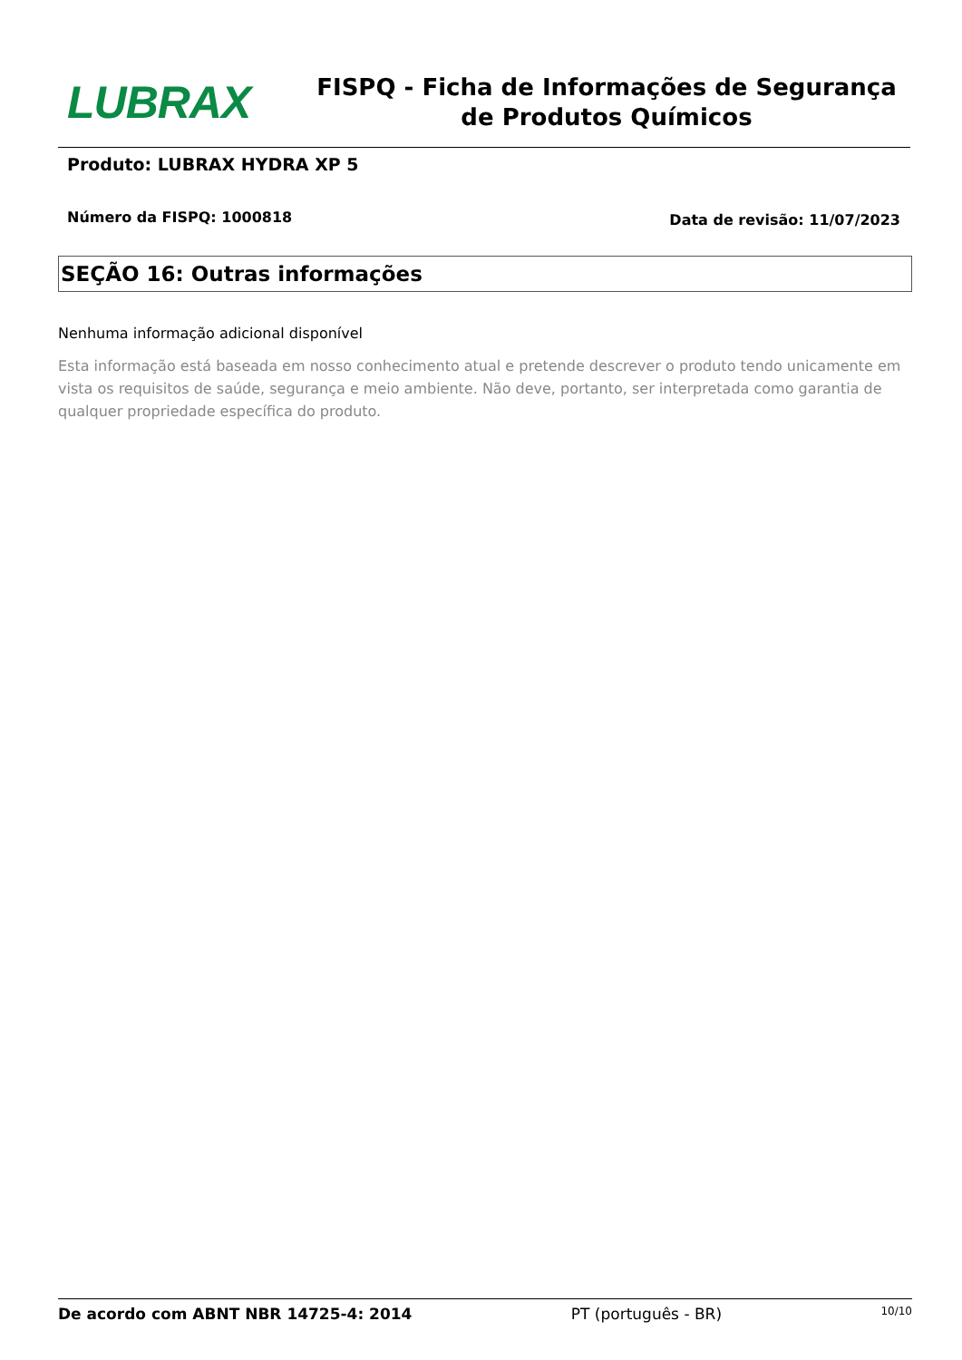LUBRAX
FISPQ - Ficha de Informações de Segurança de Produtos Químicos
Produto: LUBRAX HYDRA XP 5
Número da FISPQ: 1000818 Data de revisão: 11/07/2023
SEÇÃO 16: Outras informações
Nenhuma informação adicional disponível
Esta informação está baseada em nosso conhecimento atual e pretende descrever o produto tendo unicamente em vista os requisitos de saúde, segurança e meio ambiente. Não deve, portanto, ser interpretada como garantia de qualquer propriedade específica do produto.
De acordo com ABNT NBR 14725-4: 2014 PT (português - BR) 10/10